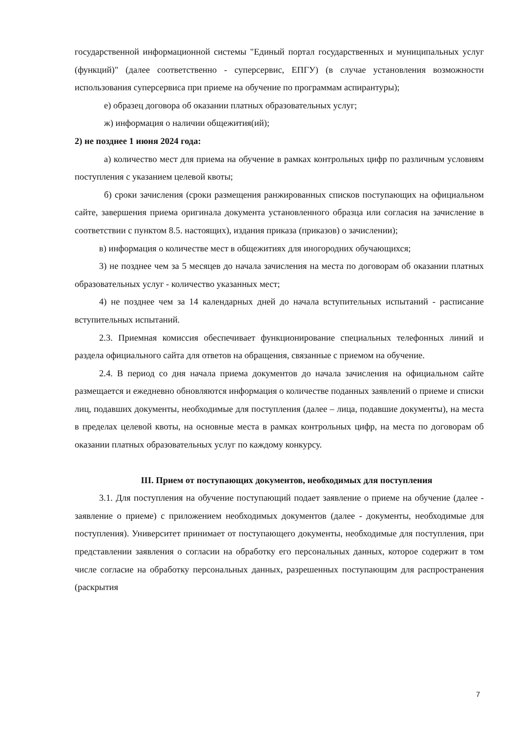государственной информационной системы "Единый портал государственных и муниципальных услуг (функций)" (далее соответственно - суперсервис, ЕПГУ) (в случае установления возможности использования суперсервиса при приеме на обучение по программам аспирантуры);
е) образец договора об оказании платных образовательных услуг;
ж) информация о наличии общежития(ий);
2) не позднее 1 июня 2024 года:
а) количество мест для приема на обучение в рамках контрольных цифр по различным условиям поступления с указанием целевой квоты;
б) сроки зачисления (сроки размещения ранжированных списков поступающих на официальном сайте, завершения приема оригинала документа установленного образца или согласия на зачисление в соответствии с пунктом 8.5. настоящих), издания приказа (приказов) о зачислении);
в) информация о количестве мест в общежитиях для иногородних обучающихся;
3) не позднее чем за 5 месяцев до начала зачисления на места по договорам об оказании платных образовательных услуг - количество указанных мест;
4) не позднее чем за 14 календарных дней до начала вступительных испытаний - расписание вступительных испытаний.
2.3. Приемная комиссия обеспечивает функционирование специальных телефонных линий и раздела официального сайта для ответов на обращения, связанные с приемом на обучение.
2.4. В период со дня начала приема документов до начала зачисления на официальном сайте размещается и ежедневно обновляются информация о количестве поданных заявлений о приеме и списки лиц, подавших документы, необходимые для поступления (далее – лица, подавшие документы), на места в пределах целевой квоты, на основные места в рамках контрольных цифр, на места по договорам об оказании платных образовательных услуг по каждому конкурсу.
III. Прием от поступающих документов, необходимых для поступления
3.1. Для поступления на обучение поступающий подает заявление о приеме на обучение (далее - заявление о приеме) с приложением необходимых документов (далее - документы, необходимые для поступления). Университет принимает от поступающего документы, необходимые для поступления, при представлении заявления о согласии на обработку его персональных данных, которое содержит в том числе согласие на обработку персональных данных, разрешенных поступающим для распространения (раскрытия
7